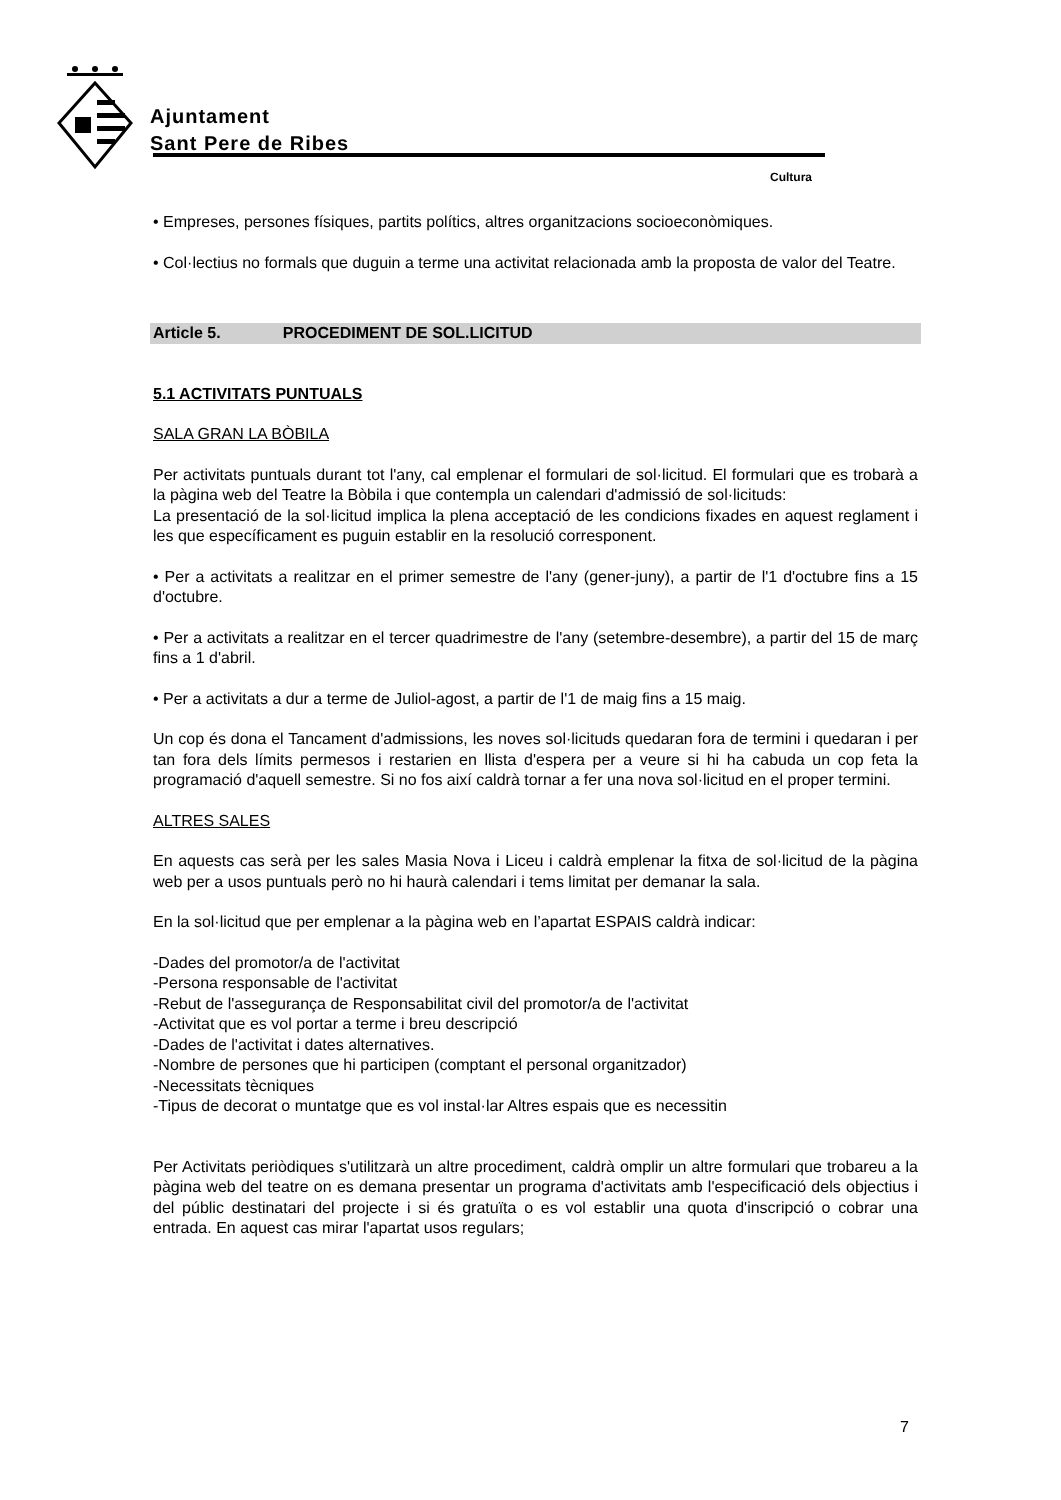Ajuntament
Sant Pere de Ribes
Cultura
• Empreses, persones físiques, partits polítics, altres organitzacions socioeconòmiques.
• Col·lectius no formals que duguin a terme una activitat relacionada amb la proposta de valor del Teatre.
Article 5. PROCEDIMENT DE SOL.LICITUD
5.1 ACTIVITATS PUNTUALS
SALA GRAN LA BÒBILA
Per activitats puntuals durant tot l'any, cal emplenar el formulari de sol·licitud. El formulari que es trobarà a la pàgina web del Teatre la Bòbila i que contempla un calendari d'admissió de sol·licituds:
La presentació de la sol·licitud implica la plena acceptació de les condicions fixades en aquest reglament i les que específicament es puguin establir en la resolució corresponent.
• Per a activitats a realitzar en el primer semestre de l'any (gener-juny), a partir de l'1 d'octubre fins a 15 d'octubre.
• Per a activitats a realitzar en el tercer quadrimestre de l'any (setembre-desembre), a partir del 15 de març fins a 1 d'abril.
• Per a activitats a dur a terme de Juliol-agost, a partir de l'1 de maig fins a 15 maig.
Un cop és dona el Tancament d'admissions, les noves sol·licituds quedaran fora de termini i quedaran i per tan fora dels límits permesos i restarien en llista d'espera per a veure si hi ha cabuda un cop feta la programació d'aquell semestre. Si no fos així caldrà tornar a fer una nova sol·licitud en el proper termini.
ALTRES SALES
En aquests cas serà per les sales Masia Nova i Liceu i caldrà emplenar la fitxa de sol·licitud de la pàgina web per a usos puntuals però no hi haurà calendari i tems limitat per demanar la sala.
En la sol·licitud que per emplenar a la pàgina web en l’apartat ESPAIS caldrà indicar:
-Dades del promotor/a de l'activitat
-Persona responsable de l'activitat
-Rebut de l'assegurança de Responsabilitat civil del promotor/a de l'activitat
-Activitat que es vol portar a terme i breu descripció
-Dades de l'activitat i dates alternatives.
-Nombre de persones que hi participen (comptant el personal organitzador)
-Necessitats tècniques
-Tipus de decorat o muntatge que es vol instal·lar Altres espais que es necessitin
Per Activitats periòdiques s'utilitzarà un altre procediment, caldrà omplir un altre formulari que trobareu a la pàgina web del teatre on es demana presentar un programa d'activitats amb l'especificació dels objectius i del públic destinatari del projecte i si és gratuïta o es vol establir una quota d'inscripció o cobrar una entrada. En aquest cas mirar l'apartat usos regulars;
7